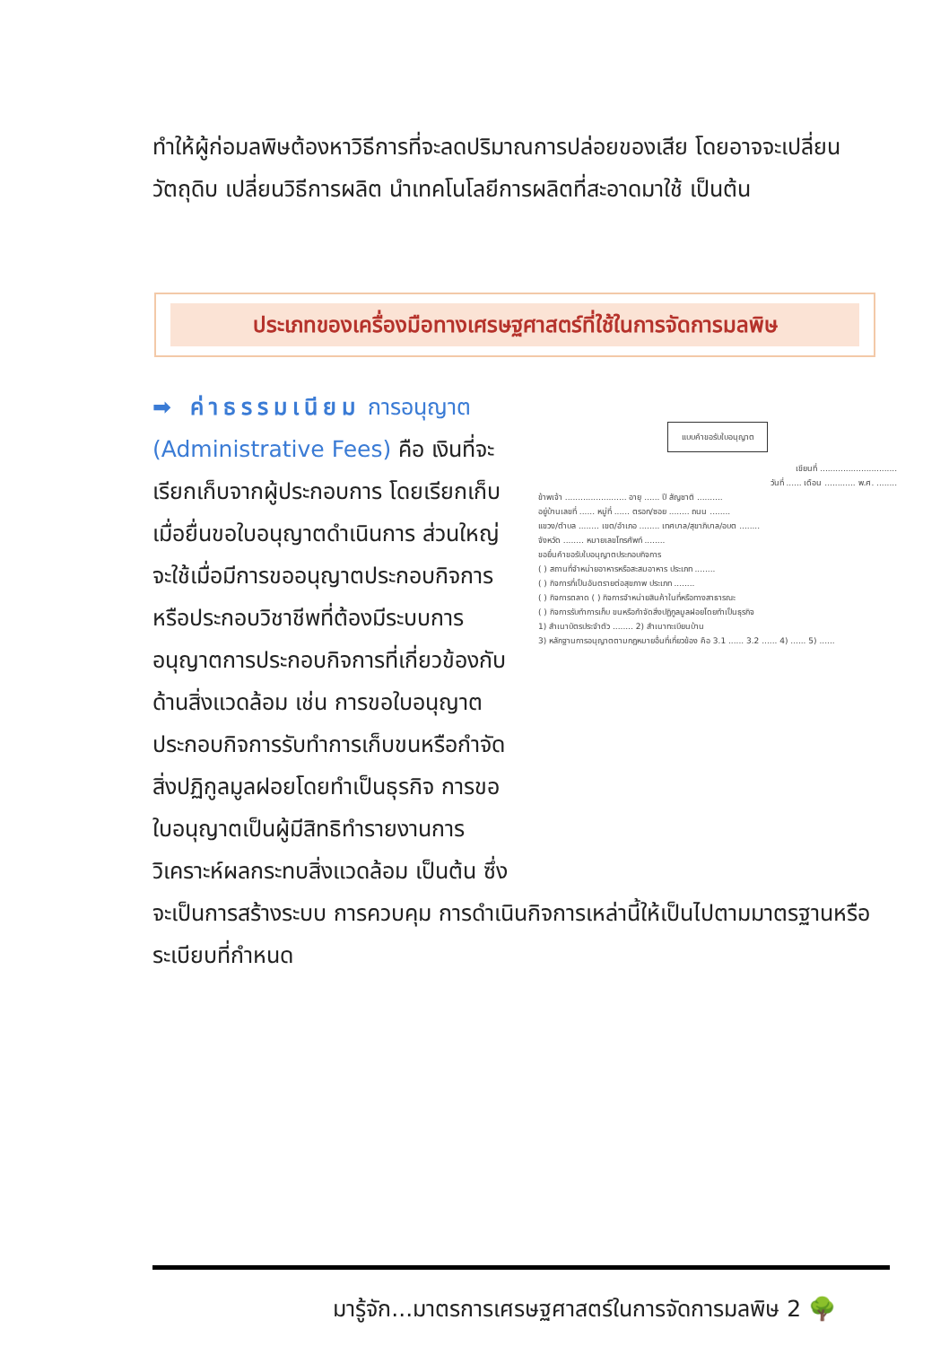ทำให้ผู้ก่อมลพิษต้องหาวิธีการที่จะลดปริมาณการปล่อยของเสีย โดยอาจจะเปลี่ยนวัตถุดิบ เปลี่ยนวิธีการผลิต นำเทคโนโลยีการผลิตที่สะอาดมาใช้ เป็นต้น
ประเภทของเครื่องมือทางเศรษฐศาสตร์ที่ใช้ในการจัดการมลพิษ
แบบคำขอรับใบอนุญาต
เขียนที่ ..............................
วันที่ ...... เดือน ............ พ.ศ. ........
ข้าพเจ้า ........................ อายุ ...... ปี สัญชาติ ..........
อยู่บ้านเลขที่ ...... หมู่ที่ ...... ตรอก/ซอย ........ ถนน ........
แขวง/ตำบล ........ เขต/อำเภอ ........ เทศบาล/สุขาภิบาล/อบต ........
จังหวัด ........ หมายเลขโทรศัพท์ ........
ขอยื่นคำขอรับใบอนุญาตประกอบกิจการ
( ) สถานที่จำหน่ายอาหารหรือสะสมอาหาร ประเภท ........
( ) กิจการที่เป็นอันตรายต่อสุขภาพ ประเภท ........
( ) กิจการตลาด ( ) กิจการจำหน่ายสินค้าในที่หรือทางสาธารณะ
( ) กิจการรับทำการเก็บ ขนหรือกำจัดสิ่งปฏิกูลมูลฝอยโดยทำเป็นธุรกิจ
1) สำเนาบัตรประจำตัว ........ 2) สำเนาทะเบียนบ้าน
3) หลักฐานการอนุญาตตามกฎหมายอื่นที่เกี่ยวข้อง คือ 3.1 ...... 3.2 ...... 4) ...... 5) ......
➡ ค่าธรรมเนียม การอนุญาต (Administrative Fees) คือ เงินที่จะเรียกเก็บจากผู้ประกอบการ โดยเรียกเก็บเมื่อยื่นขอใบอนุญาตดำเนินการ ส่วนใหญ่จะใช้เมื่อมีการขออนุญาตประกอบกิจการหรือประกอบวิชาชีพที่ต้องมีระบบการอนุญาตการประกอบกิจการที่เกี่ยวข้องกับด้านสิ่งแวดล้อม เช่น การขอใบอนุญาตประกอบกิจการรับทำการเก็บขนหรือกำจัดสิ่งปฏิกูลมูลฝอยโดยทำเป็นธุรกิจ การขอใบอนุญาตเป็นผู้มีสิทธิทำรายงานการวิเคราะห์ผลกระทบสิ่งแวดล้อม เป็นต้น ซึ่งจะเป็นการสร้างระบบ การควบคุม การดำเนินกิจการเหล่านี้ให้เป็นไปตามมาตรฐานหรือระเบียบที่กำหนด
มารู้จัก...มาตรการเศรษฐศาสตร์ในการจัดการมลพิษ 2 🌳